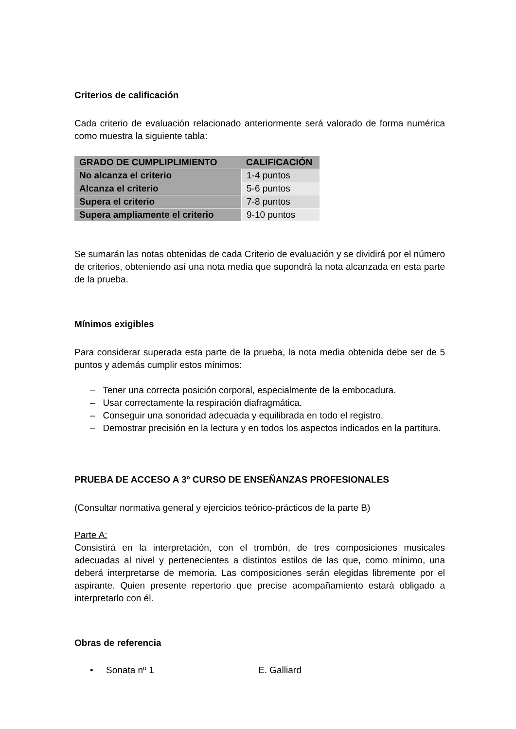Criterios de calificación
Cada criterio de evaluación relacionado anteriormente será valorado de forma numérica como muestra la siguiente tabla:
| GRADO DE CUMPLIPLIMIENTO | CALIFICACIÓN |
| --- | --- |
| No alcanza el criterio | 1-4 puntos |
| Alcanza el criterio | 5-6 puntos |
| Supera el criterio | 7-8 puntos |
| Supera ampliamente el criterio | 9-10 puntos |
Se sumarán las notas obtenidas de cada Criterio de evaluación y se dividirá por el número de criterios, obteniendo así una nota media que supondrá la nota alcanzada en esta parte de la prueba.
Mínimos exigibles
Para considerar superada esta parte de la prueba, la nota media obtenida debe ser de 5 puntos y además cumplir estos mínimos:
– Tener una correcta posición corporal, especialmente de la embocadura.
– Usar correctamente la respiración diafragmática.
– Conseguir una sonoridad adecuada y equilibrada en todo el registro.
– Demostrar precisión en la lectura y en todos los aspectos indicados en la partitura.
PRUEBA DE ACCESO A 3º CURSO DE ENSEÑANZAS PROFESIONALES
(Consultar normativa general y ejercicios teórico-prácticos de la parte B)
Parte A:
Consistirá en la interpretación, con el trombón, de tres composiciones musicales adecuadas al nivel y pertenecientes a distintos estilos de las que, como mínimo, una deberá interpretarse de memoria. Las composiciones serán elegidas libremente por el aspirante. Quien presente repertorio que precise acompañamiento estará obligado a interpretarlo con él.
Obras de referencia
• Sonata nº 1 E. Galliard